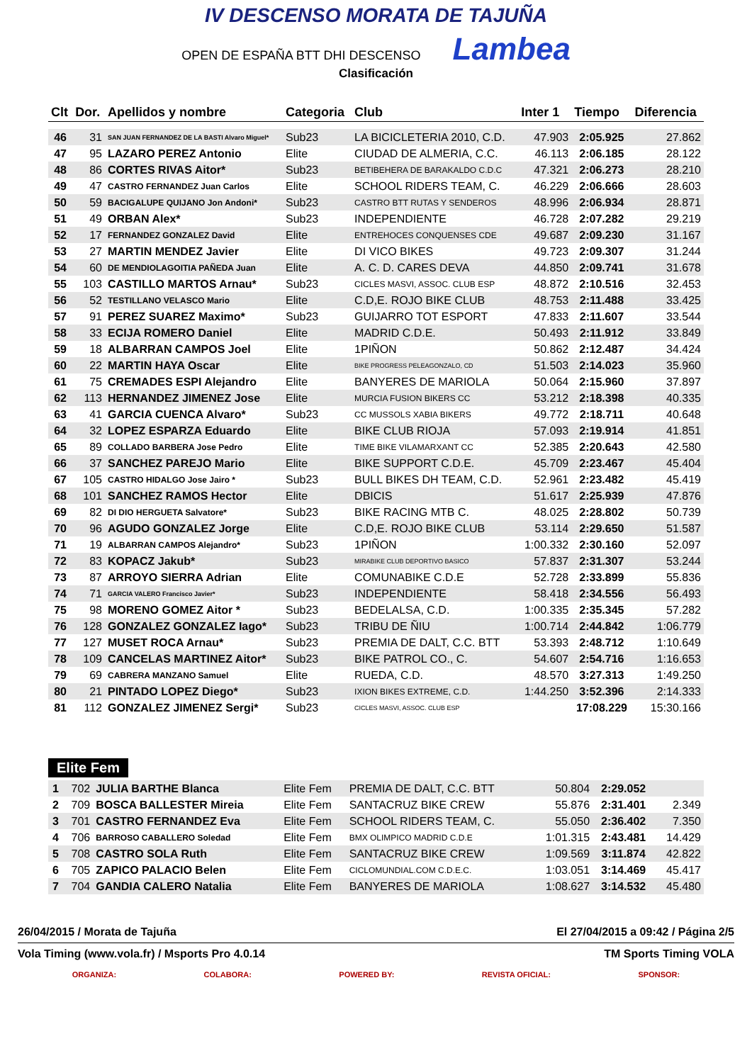IV DESCENSO MORATA DE TAJUÑA
OPEN DE ESPAÑA BTT DHI DESCENSO Lambea
Clasificación
| Clt | Dor. | Apellidos y nombre | Categoria | Club | Inter 1 | Tiempo | Diferencia |
| --- | --- | --- | --- | --- | --- | --- | --- |
| 46 | 31 | SAN JUAN FERNANDEZ DE LA BASTI Alvaro Miguel* | Sub23 | LA BICICLETERIA 2010, C.D. | 47.903 | 2:05.925 | 27.862 |
| 47 | 95 | LAZARO PEREZ Antonio | Elite | CIUDAD DE ALMERIA, C.C. | 46.113 | 2:06.185 | 28.122 |
| 48 | 86 | CORTES RIVAS Aitor* | Sub23 | BETIBEHERA DE BARAKALDO C.D.C | 47.321 | 2:06.273 | 28.210 |
| 49 | 47 | CASTRO FERNANDEZ Juan Carlos | Elite | SCHOOL RIDERS TEAM, C. | 46.229 | 2:06.666 | 28.603 |
| 50 | 59 | BACIGALUPE QUIJANO Jon Andoni* | Sub23 | CASTRO BTT RUTAS Y SENDEROS | 48.996 | 2:06.934 | 28.871 |
| 51 | 49 | ORBAN Alex* | Sub23 | INDEPENDIENTE | 46.728 | 2:07.282 | 29.219 |
| 52 | 17 | FERNANDEZ GONZALEZ David | Elite | ENTREHOCES CONQUENSES CDE | 49.687 | 2:09.230 | 31.167 |
| 53 | 27 | MARTIN MENDEZ Javier | Elite | DI VICO BIKES | 49.723 | 2:09.307 | 31.244 |
| 54 | 60 | DE MENDIOLAGOITIA PAÑEDA Juan | Elite | A. C. D. CARES DEVA | 44.850 | 2:09.741 | 31.678 |
| 55 | 103 | CASTILLO MARTOS Arnau* | Sub23 | CICLES MASVI, ASSOC. CLUB ESP | 48.872 | 2:10.516 | 32.453 |
| 56 | 52 | TESTILLANO VELASCO Mario | Elite | C.D,E. ROJO BIKE CLUB | 48.753 | 2:11.488 | 33.425 |
| 57 | 91 | PEREZ SUAREZ Maximo* | Sub23 | GUIJARRO TOT ESPORT | 47.833 | 2:11.607 | 33.544 |
| 58 | 33 | ECIJA ROMERO Daniel | Elite | MADRID C.D.E. | 50.493 | 2:11.912 | 33.849 |
| 59 | 18 | ALBARRAN CAMPOS Joel | Elite | 1PIÑON | 50.862 | 2:12.487 | 34.424 |
| 60 | 22 | MARTIN HAYA Oscar | Elite | BIKE PROGRESS PELEAGONZALO, CD | 51.503 | 2:14.023 | 35.960 |
| 61 | 75 | CREMADES ESPI Alejandro | Elite | BANYERES DE MARIOLA | 50.064 | 2:15.960 | 37.897 |
| 62 | 113 | HERNANDEZ JIMENEZ Jose | Elite | MURCIA FUSION BIKERS CC | 53.212 | 2:18.398 | 40.335 |
| 63 | 41 | GARCIA CUENCA Alvaro* | Sub23 | CC MUSSOLS XABIA BIKERS | 49.772 | 2:18.711 | 40.648 |
| 64 | 32 | LOPEZ ESPARZA Eduardo | Elite | BIKE CLUB RIOJA | 57.093 | 2:19.914 | 41.851 |
| 65 | 89 | COLLADO BARBERA Jose Pedro | Elite | TIME BIKE VILAMARXANT CC | 52.385 | 2:20.643 | 42.580 |
| 66 | 37 | SANCHEZ PAREJO Mario | Elite | BIKE SUPPORT C.D.E. | 45.709 | 2:23.467 | 45.404 |
| 67 | 105 | CASTRO HIDALGO Jose Jairo * | Sub23 | BULL BIKES DH TEAM, C.D. | 52.961 | 2:23.482 | 45.419 |
| 68 | 101 | SANCHEZ RAMOS Hector | Elite | DBICIS | 51.617 | 2:25.939 | 47.876 |
| 69 | 82 | DI DIO HERGUETA Salvatore* | Sub23 | BIKE RACING MTB C. | 48.025 | 2:28.802 | 50.739 |
| 70 | 96 | AGUDO GONZALEZ Jorge | Elite | C.D,E. ROJO BIKE CLUB | 53.114 | 2:29.650 | 51.587 |
| 71 | 19 | ALBARRAN CAMPOS Alejandro* | Sub23 | 1PIÑON | 1:00.332 | 2:30.160 | 52.097 |
| 72 | 83 | KOPACZ Jakub* | Sub23 | MIRABIKE CLUB DEPORTIVO BASICO | 57.837 | 2:31.307 | 53.244 |
| 73 | 87 | ARROYO SIERRA Adrian | Elite | COMUNABIKE C.D.E | 52.728 | 2:33.899 | 55.836 |
| 74 | 71 | GARCIA VALERO Francisco Javier* | Sub23 | INDEPENDIENTE | 58.418 | 2:34.556 | 56.493 |
| 75 | 98 | MORENO GOMEZ Aitor * | Sub23 | BEDELALSA, C.D. | 1:00.335 | 2:35.345 | 57.282 |
| 76 | 128 | GONZALEZ GONZALEZ Iago* | Sub23 | TRIBU DE ÑIU | 1:00.714 | 2:44.842 | 1:06.779 |
| 77 | 127 | MUSET ROCA Arnau* | Sub23 | PREMIA DE DALT, C.C. BTT | 53.393 | 2:48.712 | 1:10.649 |
| 78 | 109 | CANCELAS MARTINEZ Aitor* | Sub23 | BIKE PATROL CO., C. | 54.607 | 2:54.716 | 1:16.653 |
| 79 | 69 | CABRERA MANZANO Samuel | Elite | RUEDA, C.D. | 48.570 | 3:27.313 | 1:49.250 |
| 80 | 21 | PINTADO LOPEZ Diego* | Sub23 | IXION BIKES EXTREME, C.D. | 1:44.250 | 3:52.396 | 2:14.333 |
| 81 | 112 | GONZALEZ JIMENEZ Sergi* | Sub23 | CICLES MASVI, ASSOC. CLUB ESP | | 17:08.229 | 15:30.166 |
Elite Fem
| 1 | 702 | JULIA BARTHE Blanca | Elite Fem | PREMIA DE DALT, C.C. BTT | 50.804 | 2:29.052 | |
| 2 | 709 | BOSCA BALLESTER Mireia | Elite Fem | SANTACRUZ BIKE CREW | 55.876 | 2:31.401 | 2.349 |
| 3 | 701 | CASTRO FERNANDEZ Eva | Elite Fem | SCHOOL RIDERS TEAM, C. | 55.050 | 2:36.402 | 7.350 |
| 4 | 706 | BARROSO CABALLERO Soledad | Elite Fem | BMX OLIMPICO MADRID C.D.E | 1:01.315 | 2:43.481 | 14.429 |
| 5 | 708 | CASTRO SOLA Ruth | Elite Fem | SANTACRUZ BIKE CREW | 1:09.569 | 3:11.874 | 42.822 |
| 6 | 705 | ZAPICO PALACIO Belen | Elite Fem | CICLOMUNDIAL.COM C.D.E.C. | 1:03.051 | 3:14.469 | 45.417 |
| 7 | 704 | GANDIA CALERO Natalia | Elite Fem | BANYERES DE MARIOLA | 1:08.627 | 3:14.532 | 45.480 |
26/04/2015 / Morata de Tajuña El 27/04/2015 a 09:42 / Página 2/5
Vola Timing (www.vola.fr) / Msports Pro 4.0.14 TM Sports Timing VOLA
ORGANIZA: COLABORA: POWERED BY: REVISTA OFICIAL: SPONSOR: